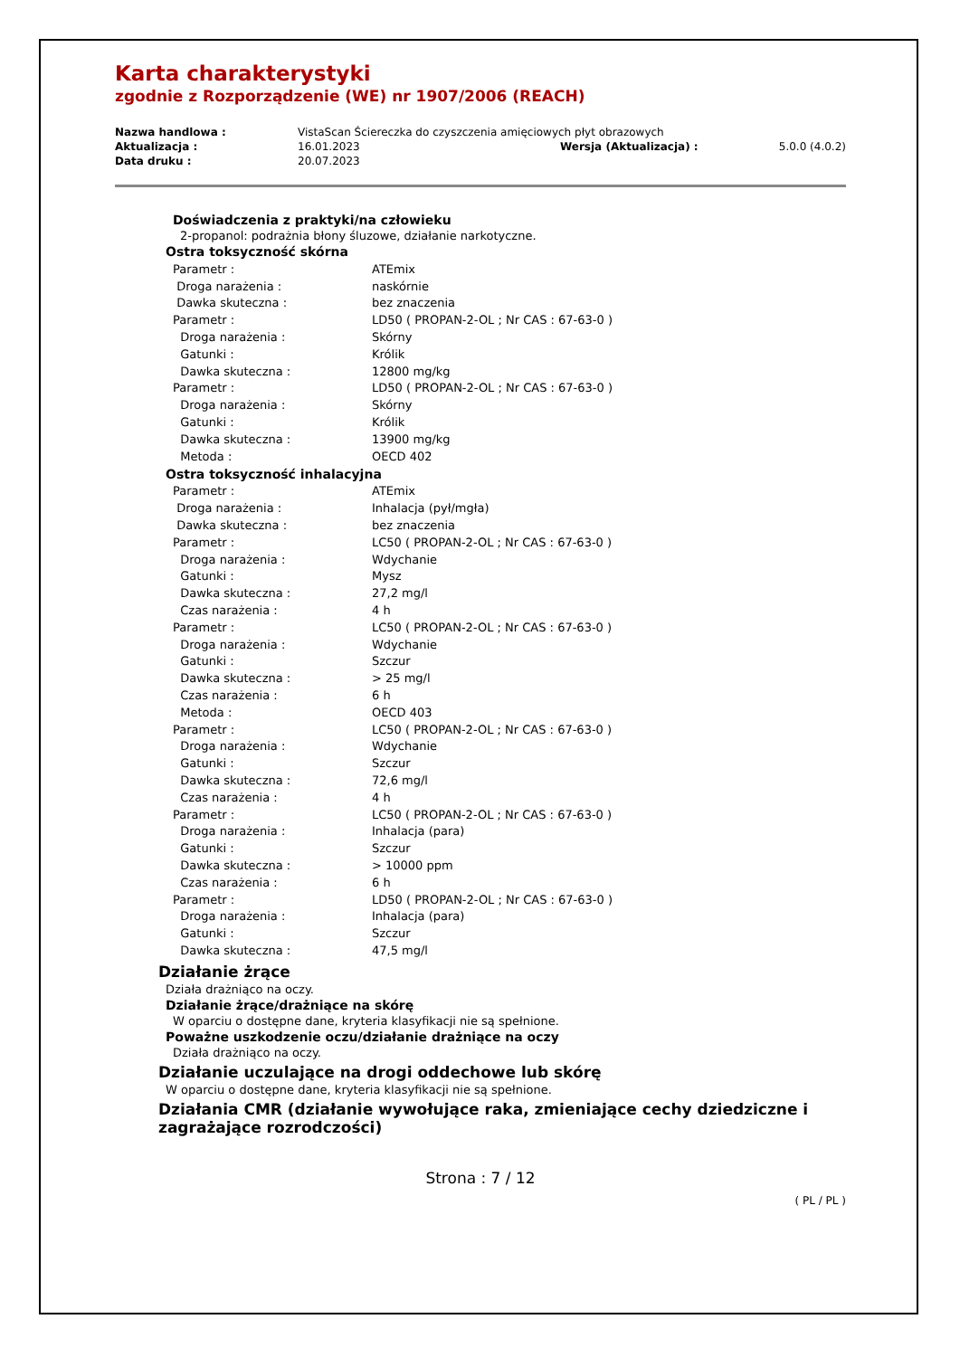Karta charakterystyki
zgodnie z Rozporządzenie (WE) nr 1907/2006 (REACH)
| Nazwa handlowa : | VistaScan Ściereczka do czyszczenia amięciowych płyt obrazowych | | |
| Aktualizacja : | 16.01.2023 | Wersja (Aktualizacja) : | 5.0.0 (4.0.2) |
| Data druku : | 20.07.2023 | | |
Doświadczenia z praktyki/na człowieku
2-propanol: podrażnia błony śluzowe, działanie narkotyczne.
Ostra toksyczność skórna
| Parametr : | ATEmix |
| Droga narażenia : | naskórnie |
| Dawka skuteczna : | bez znaczenia |
| Parametr : | LD50 ( PROPAN-2-OL ; Nr CAS : 67-63-0 ) |
| Droga narażenia : | Skórny |
| Gatunki : | Królik |
| Dawka skuteczna : | 12800 mg/kg |
| Parametr : | LD50 ( PROPAN-2-OL ; Nr CAS : 67-63-0 ) |
| Droga narażenia : | Skórny |
| Gatunki : | Królik |
| Dawka skuteczna : | 13900 mg/kg |
| Metoda : | OECD 402 |
Ostra toksyczność inhalacyjna
| Parametr : | ATEmix |
| Droga narażenia : | Inhalacja (pył/mgła) |
| Dawka skuteczna : | bez znaczenia |
| Parametr : | LC50 ( PROPAN-2-OL ; Nr CAS : 67-63-0 ) |
| Droga narażenia : | Wdychanie |
| Gatunki : | Mysz |
| Dawka skuteczna : | 27,2 mg/l |
| Czas narażenia : | 4 h |
| Parametr : | LC50 ( PROPAN-2-OL ; Nr CAS : 67-63-0 ) |
| Droga narażenia : | Wdychanie |
| Gatunki : | Szczur |
| Dawka skuteczna : | > 25 mg/l |
| Czas narażenia : | 6 h |
| Metoda : | OECD 403 |
| Parametr : | LC50 ( PROPAN-2-OL ; Nr CAS : 67-63-0 ) |
| Droga narażenia : | Wdychanie |
| Gatunki : | Szczur |
| Dawka skuteczna : | 72,6 mg/l |
| Czas narażenia : | 4 h |
| Parametr : | LC50 ( PROPAN-2-OL ; Nr CAS : 67-63-0 ) |
| Droga narażenia : | Inhalacja (para) |
| Gatunki : | Szczur |
| Dawka skuteczna : | > 10000 ppm |
| Czas narażenia : | 6 h |
| Parametr : | LD50 ( PROPAN-2-OL ; Nr CAS : 67-63-0 ) |
| Droga narażenia : | Inhalacja (para) |
| Gatunki : | Szczur |
| Dawka skuteczna : | 47,5 mg/l |
Działanie żrące
Działa drażniąco na oczy.
Działanie żrące/drażniące na skórę
W oparciu o dostępne dane, kryteria klasyfikacji nie są spełnione.
Poważne uszkodzenie oczu/działanie drażniące na oczy
Działa drażniąco na oczy.
Działanie uczulające na drogi oddechowe lub skórę
W oparciu o dostępne dane, kryteria klasyfikacji nie są spełnione.
Działania CMR (działanie wywołujące raka, zmieniające cechy dziedziczne i zagrażające rozrodczości)
Strona : 7 / 12
( PL / PL )